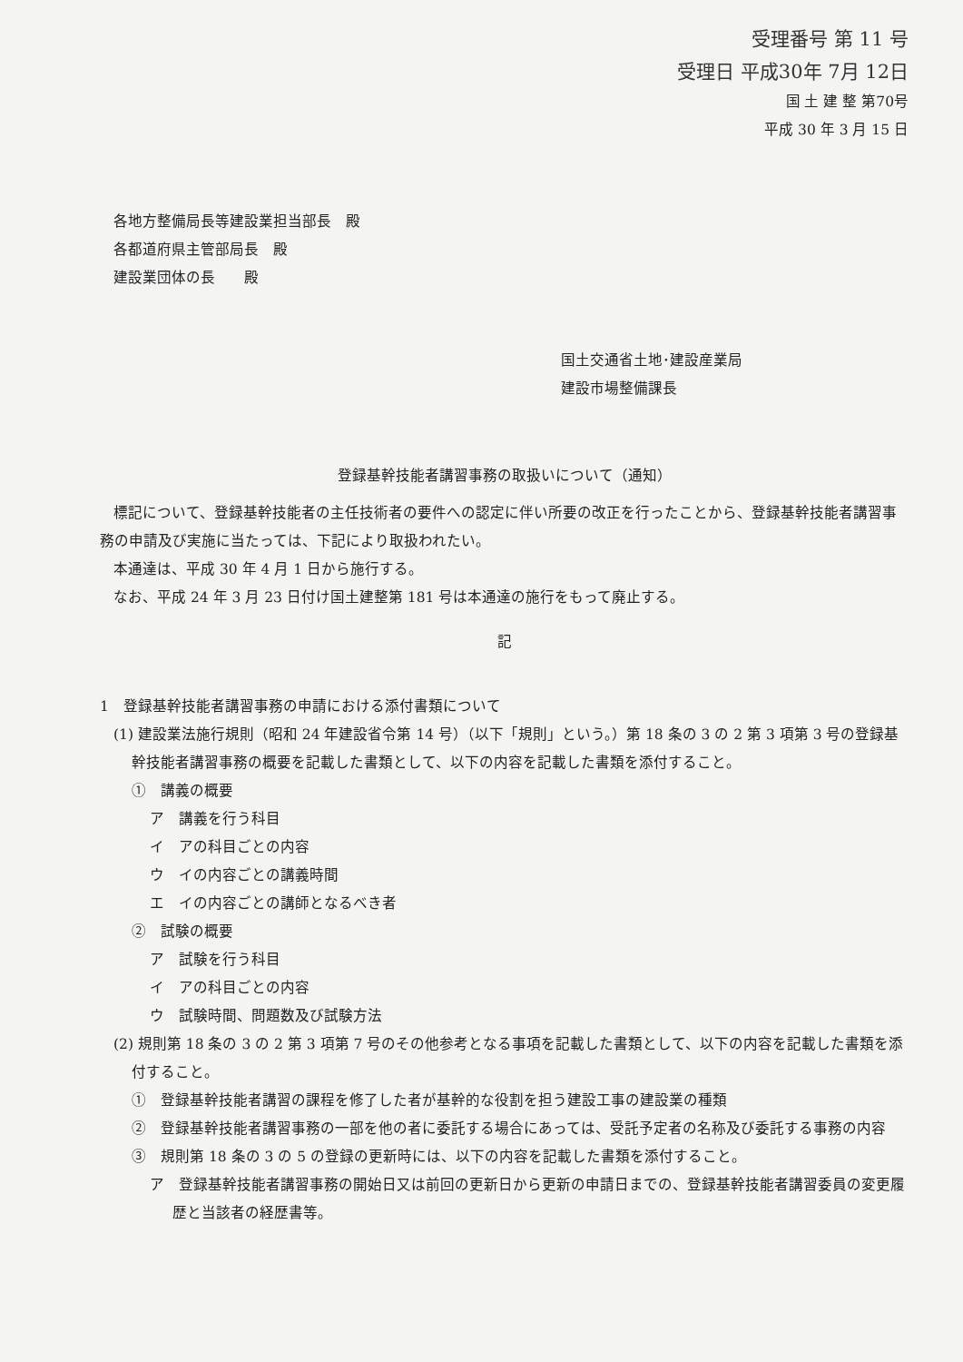受理番号 第 11 号
受理日 平成30年 7月 12日
国 土 建 整 第70号
平成 30 年 3 月 15 日
各地方整備局長等建設業担当部長　殿
各都道府県主管部局長　殿
建設業団体の長　　殿
国土交通省土地･建設産業局
建設市場整備課長
登録基幹技能者講習事務の取扱いについて（通知）
標記について、登録基幹技能者の主任技術者の要件への認定に伴い所要の改正を行ったことから、登録基幹技能者講習事務の申請及び実施に当たっては、下記により取扱われたい。
本通達は、平成 30 年 4 月 1 日から施行する。
なお、平成 24 年 3 月 23 日付け国土建整第 181 号は本通達の施行をもって廃止する。
記
1　登録基幹技能者講習事務の申請における添付書類について
(1) 建設業法施行規則（昭和 24 年建設省令第 14 号）（以下「規則」という。）第 18 条の 3 の 2 第 3 項第 3 号の登録基幹技能者講習事務の概要を記載した書類として、以下の内容を記載した書類を添付すること。
①　講義の概要
ア　講義を行う科目
イ　アの科目ごとの内容
ウ　イの内容ごとの講義時間
エ　イの内容ごとの講師となるべき者
②　試験の概要
ア　試験を行う科目
イ　アの科目ごとの内容
ウ　試験時間、問題数及び試験方法
(2) 規則第 18 条の 3 の 2 第 3 項第 7 号のその他参考となる事項を記載した書類として、以下の内容を記載した書類を添付すること。
①　登録基幹技能者講習の課程を修了した者が基幹的な役割を担う建設工事の建設業の種類
②　登録基幹技能者講習事務の一部を他の者に委託する場合にあっては、受託予定者の名称及び委託する事務の内容
③　規則第 18 条の 3 の 5 の登録の更新時には、以下の内容を記載した書類を添付すること。
ア　登録基幹技能者講習事務の開始日又は前回の更新日から更新の申請日までの、登録基幹技能者講習委員の変更履歴と当該者の経歴書等。